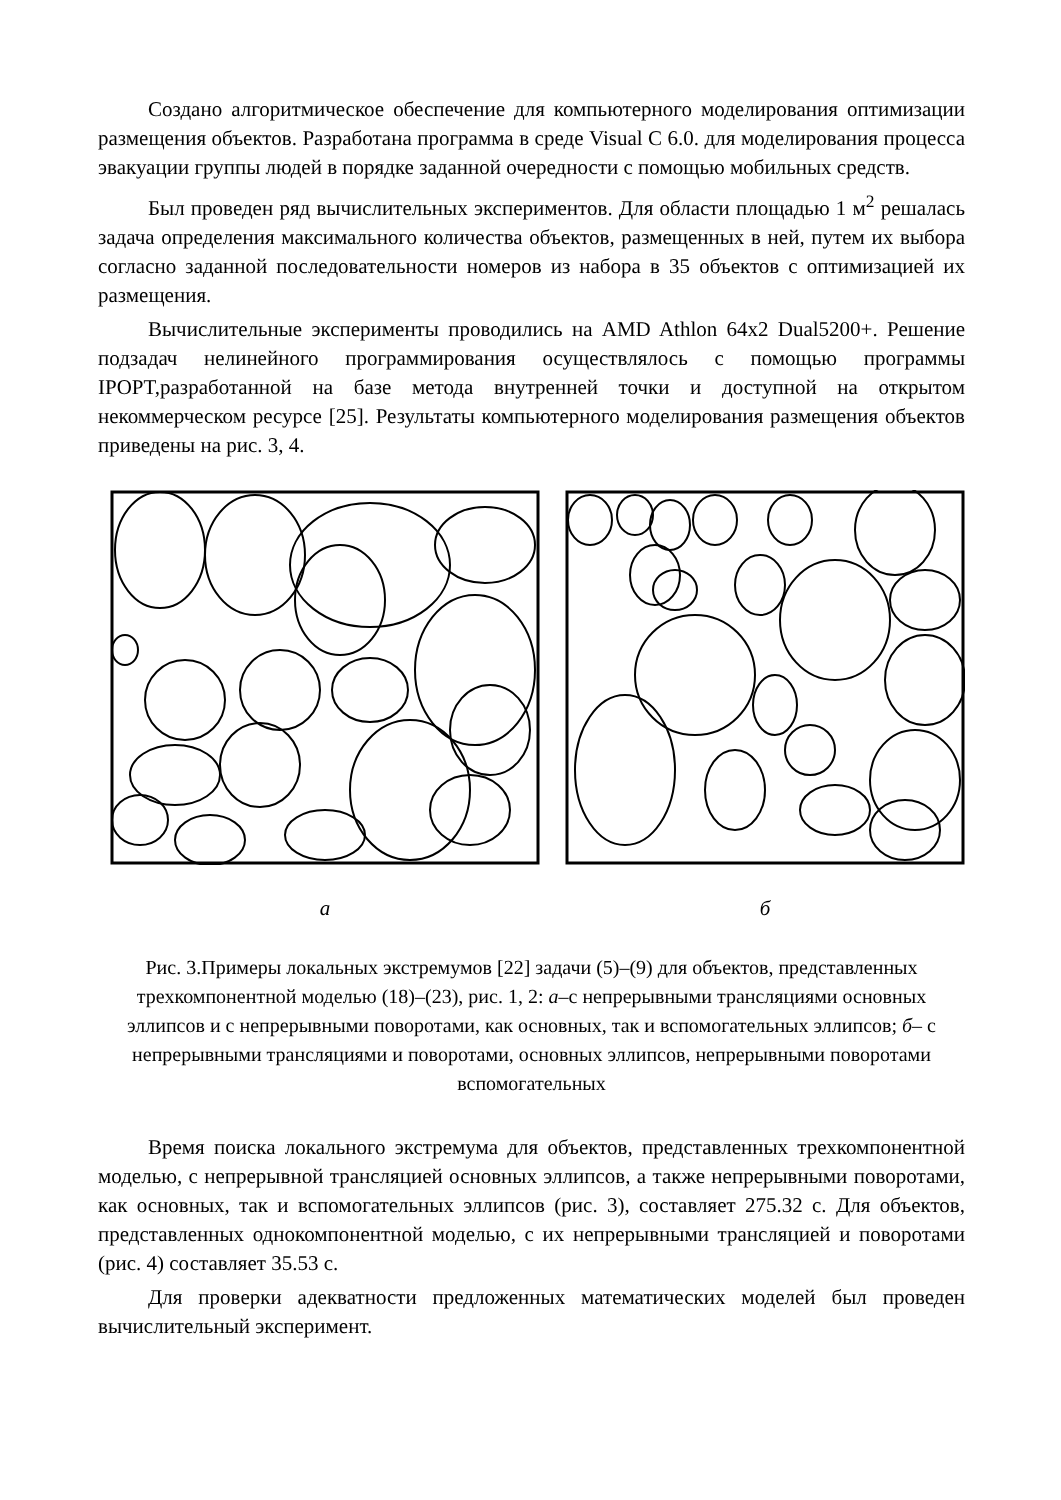Создано алгоритмическое обеспечение для компьютерного моделирования оптимизации размещения объектов. Разработана программа в среде Visual C 6.0. для моделирования процесса эвакуации группы людей в порядке заданной очередности с помощью мобильных средств.
Был проведен ряд вычислительных экспериментов. Для области площадью 1 м<sup>2</sup> решалась задача определения максимального количества объектов, размещенных в ней, путем их выбора согласно заданной последовательности номеров из набора в 35 объектов с оптимизацией их размещения.
Вычислительные эксперименты проводились на AMD Athlon 64x2 Dual5200+. Решение подзадач нелинейного программирования осуществлялось с помощью программы IPOPT,разработанной на базе метода внутренней точки и доступной на открытом некоммерческом ресурсе [25]. Результаты компьютерного моделирования размещения объектов приведены на рис. 3, 4.
а
б
Рис. 3.Примеры локальных экстремумов [22] задачи (5)–(9) для объектов, представленных трехкомпонентной моделью (18)–(23), рис. 1, 2: а–с непрерывными трансляциями основных эллипсов и с непрерывными поворотами, как основных, так и вспомогательных эллипсов; б– с непрерывными трансляциями и поворотами, основных эллипсов, непрерывными поворотами вспомогательных
Время поиска локального экстремума для объектов, представленных трехкомпонентной моделью, с непрерывной трансляцией основных эллипсов, а также непрерывными поворотами, как основных, так и вспомогательных эллипсов (рис. 3), составляет 275.32 с. Для объектов, представленных однокомпонентной моделью, с их непрерывными трансляцией и поворотами (рис. 4) составляет 35.53 с.
Для проверки адекватности предложенных математических моделей был проведен вычислительный эксперимент.